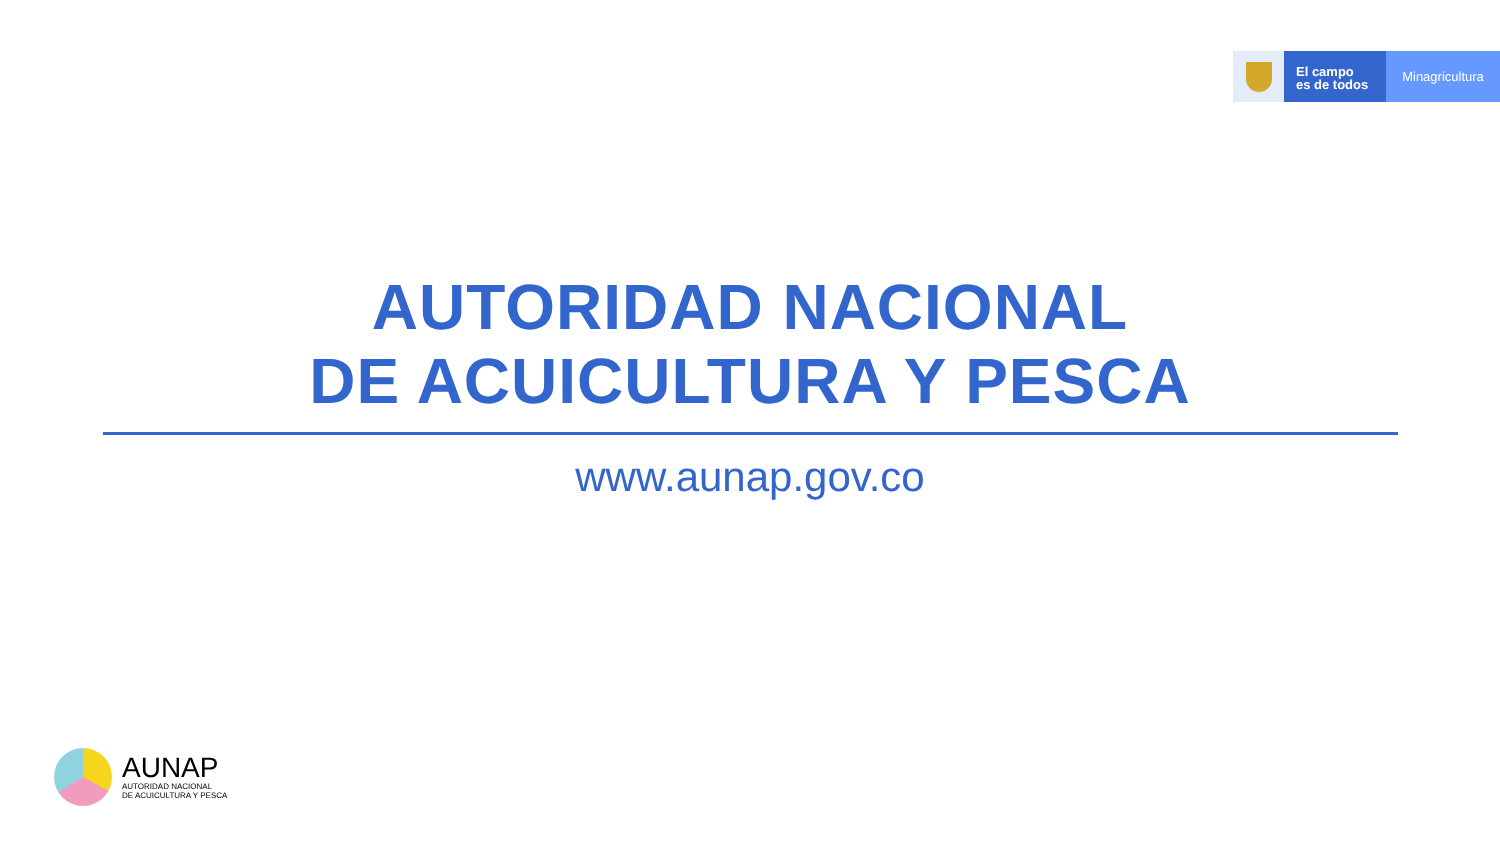El campo
es de todos
Minagricultura
AUTORIDAD NACIONAL
DE ACUICULTURA Y PESCA
www.aunap.gov.co
AUNAP
AUTORIDAD NACIONAL
DE ACUICULTURA Y PESCA